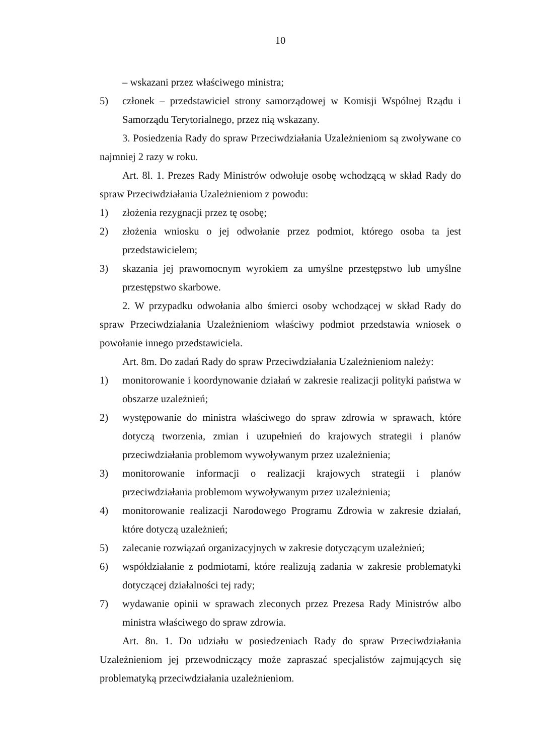10
– wskazani przez właściwego ministra;
5) członek – przedstawiciel strony samorządowej w Komisji Wspólnej Rządu i Samorządu Terytorialnego, przez nią wskazany.
3. Posiedzenia Rady do spraw Przeciwdziałania Uzależnieniom są zwoływane co najmniej 2 razy w roku.
Art. 8l. 1. Prezes Rady Ministrów odwołuje osobę wchodzącą w skład Rady do spraw Przeciwdziałania Uzależnieniom z powodu:
1) złożenia rezygnacji przez tę osobę;
2) złożenia wniosku o jej odwołanie przez podmiot, którego osoba ta jest przedstawicielem;
3) skazania jej prawomocnym wyrokiem za umyślne przestępstwo lub umyślne przestępstwo skarbowe.
2. W przypadku odwołania albo śmierci osoby wchodzącej w skład Rady do spraw Przeciwdziałania Uzależnieniom właściwy podmiot przedstawia wniosek o powołanie innego przedstawiciela.
Art. 8m. Do zadań Rady do spraw Przeciwdziałania Uzależnieniom należy:
1) monitorowanie i koordynowanie działań w zakresie realizacji polityki państwa w obszarze uzależnień;
2) występowanie do ministra właściwego do spraw zdrowia w sprawach, które dotyczą tworzenia, zmian i uzupełnień do krajowych strategii i planów przeciwdziałania problemom wywoływanym przez uzależnienia;
3) monitorowanie informacji o realizacji krajowych strategii i planów przeciwdziałania problemom wywoływanym przez uzależnienia;
4) monitorowanie realizacji Narodowego Programu Zdrowia w zakresie działań, które dotyczą uzależnień;
5) zalecanie rozwiązań organizacyjnych w zakresie dotyczącym uzależnień;
6) współdziałanie z podmiotami, które realizują zadania w zakresie problematyki dotyczącej działalności tej rady;
7) wydawanie opinii w sprawach zleconych przez Prezesa Rady Ministrów albo ministra właściwego do spraw zdrowia.
Art. 8n. 1. Do udziału w posiedzeniach Rady do spraw Przeciwdziałania Uzależnieniom jej przewodniczący może zapraszać specjalistów zajmujących się problematyką przeciwdziałania uzależnieniom.